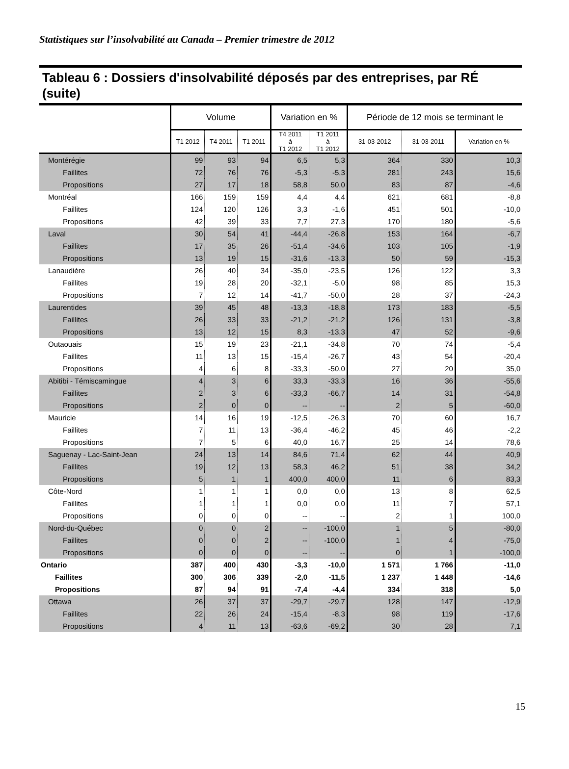Statistiques sur l’insolvabilité au Canada – Premier trimestre de 2012
Tableau 6 : Dossiers d'insolvabilité déposés par des entreprises, par RÉ (suite)
| | Volume | | | Variation en % | | Période de 12 mois se terminant le | | |
| --- | --- | --- | --- | --- | --- | --- | --- | --- |
| | T1 2012 | T4 2011 | T1 2011 | T4 2011 à T1 2012 | T1 2011 à T1 2012 | 31-03-2012 | 31-03-2011 | Variation en % |
| Montérégie | 99 | 93 | 94 | 6,5 | 5,3 | 364 | 330 | 10,3 |
| Faillites | 72 | 76 | 76 | -5,3 | -5,3 | 281 | 243 | 15,6 |
| Propositions | 27 | 17 | 18 | 58,8 | 50,0 | 83 | 87 | -4,6 |
| Montréal | 166 | 159 | 159 | 4,4 | 4,4 | 621 | 681 | -8,8 |
| Faillites | 124 | 120 | 126 | 3,3 | -1,6 | 451 | 501 | -10,0 |
| Propositions | 42 | 39 | 33 | 7,7 | 27,3 | 170 | 180 | -5,6 |
| Laval | 30 | 54 | 41 | -44,4 | -26,8 | 153 | 164 | -6,7 |
| Faillites | 17 | 35 | 26 | -51,4 | -34,6 | 103 | 105 | -1,9 |
| Propositions | 13 | 19 | 15 | -31,6 | -13,3 | 50 | 59 | -15,3 |
| Lanaudière | 26 | 40 | 34 | -35,0 | -23,5 | 126 | 122 | 3,3 |
| Faillites | 19 | 28 | 20 | -32,1 | -5,0 | 98 | 85 | 15,3 |
| Propositions | 7 | 12 | 14 | -41,7 | -50,0 | 28 | 37 | -24,3 |
| Laurentides | 39 | 45 | 48 | -13,3 | -18,8 | 173 | 183 | -5,5 |
| Faillites | 26 | 33 | 33 | -21,2 | -21,2 | 126 | 131 | -3,8 |
| Propositions | 13 | 12 | 15 | 8,3 | -13,3 | 47 | 52 | -9,6 |
| Outaouais | 15 | 19 | 23 | -21,1 | -34,8 | 70 | 74 | -5,4 |
| Faillites | 11 | 13 | 15 | -15,4 | -26,7 | 43 | 54 | -20,4 |
| Propositions | 4 | 6 | 8 | -33,3 | -50,0 | 27 | 20 | 35,0 |
| Abitibi - Témiscamingue | 4 | 3 | 6 | 33,3 | -33,3 | 16 | 36 | -55,6 |
| Faillites | 2 | 3 | 6 | -33,3 | -66,7 | 14 | 31 | -54,8 |
| Propositions | 2 | 0 | 0 | -- | -- | 2 | 5 | -60,0 |
| Mauricie | 14 | 16 | 19 | -12,5 | -26,3 | 70 | 60 | 16,7 |
| Faillites | 7 | 11 | 13 | -36,4 | -46,2 | 45 | 46 | -2,2 |
| Propositions | 7 | 5 | 6 | 40,0 | 16,7 | 25 | 14 | 78,6 |
| Saguenay - Lac-Saint-Jean | 24 | 13 | 14 | 84,6 | 71,4 | 62 | 44 | 40,9 |
| Faillites | 19 | 12 | 13 | 58,3 | 46,2 | 51 | 38 | 34,2 |
| Propositions | 5 | 1 | 1 | 400,0 | 400,0 | 11 | 6 | 83,3 |
| Côte-Nord | 1 | 1 | 1 | 0,0 | 0,0 | 13 | 8 | 62,5 |
| Faillites | 1 | 1 | 1 | 0,0 | 0,0 | 11 | 7 | 57,1 |
| Propositions | 0 | 0 | 0 | -- | -- | 2 | 1 | 100,0 |
| Nord-du-Québec | 0 | 0 | 2 | -- | -100,0 | 1 | 5 | -80,0 |
| Faillites | 0 | 0 | 2 | -- | -100,0 | 1 | 4 | -75,0 |
| Propositions | 0 | 0 | 0 | -- | -- | 0 | 1 | -100,0 |
| Ontario | 387 | 400 | 430 | -3,3 | -10,0 | 1 571 | 1 766 | -11,0 |
| Faillites | 300 | 306 | 339 | -2,0 | -11,5 | 1 237 | 1 448 | -14,6 |
| Propositions | 87 | 94 | 91 | -7,4 | -4,4 | 334 | 318 | 5,0 |
| Ottawa | 26 | 37 | 37 | -29,7 | -29,7 | 128 | 147 | -12,9 |
| Faillites | 22 | 26 | 24 | -15,4 | -8,3 | 98 | 119 | -17,6 |
| Propositions | 4 | 11 | 13 | -63,6 | -69,2 | 30 | 28 | 7,1 |
15